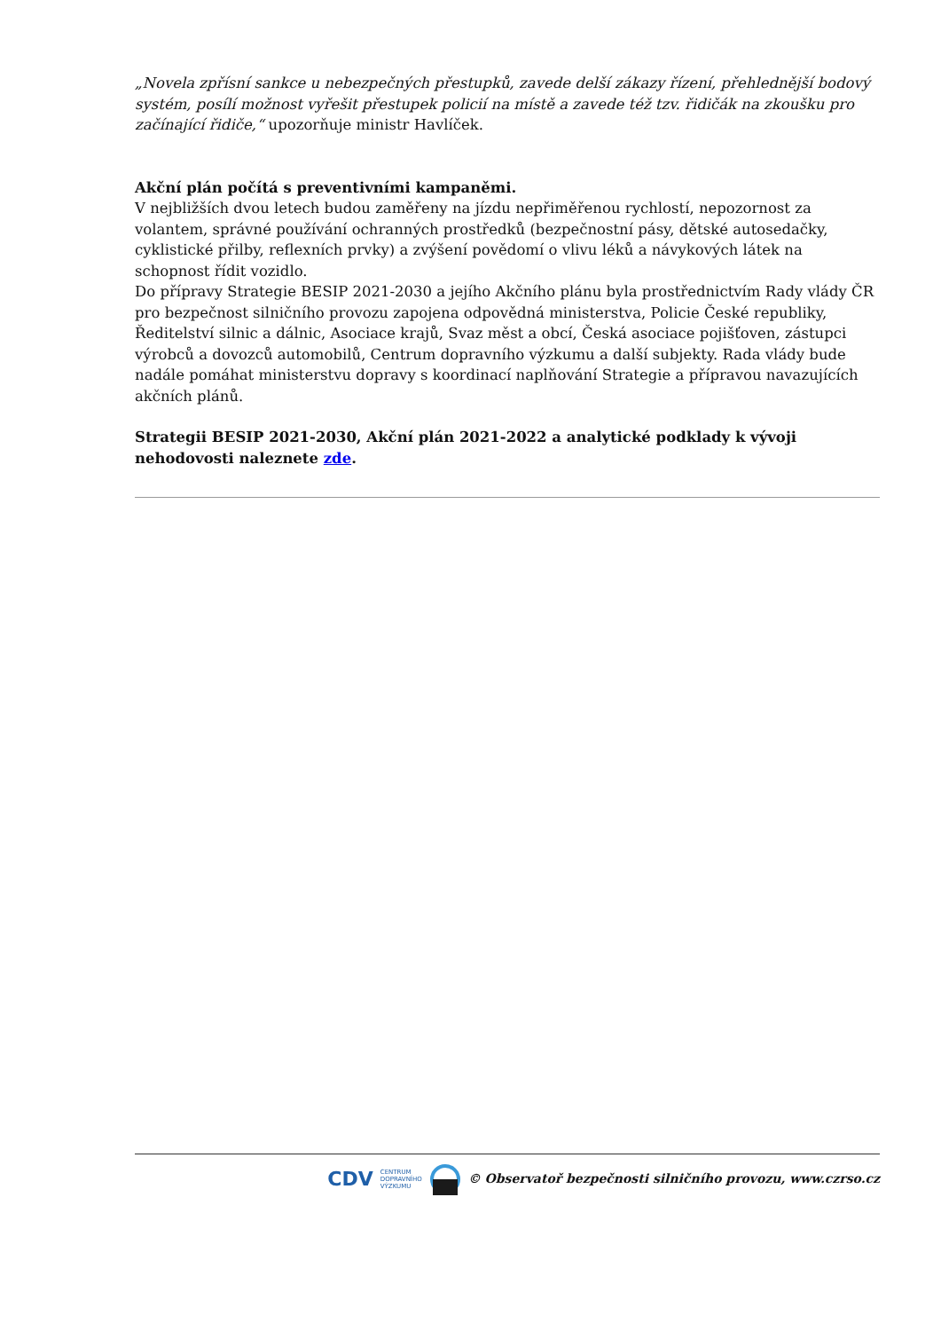„Novela zpřísní sankce u nebezpečných přestupků, zavede delší zákazy řízení, přehlednější bodový systém, posílí možnost vyřešit přestupek policií na místě a zavede též tzv. řidičák na zkoušku pro začínající řidiče,“ upozorňuje ministr Havlíček.
Akční plán počítá s preventivními kampaněmi.
V nejbližších dvou letech budou zaměřeny na jízdu nepřiměřenou rychlostí, nepozornost za volantem, správné používání ochranných prostředků (bezpečnostní pásy, dětské autosedačky, cyklistické přilby, reflexních prvky) a zvýšení povědomí o vlivu léků a návykových látek na schopnost řídit vozidlo.
Do přípravy Strategie BESIP 2021-2030 a jejího Akčního plánu byla prostřednictvím Rady vlády ČR pro bezpečnost silničního provozu zapojena odpovědná ministerstva, Policie České republiky, Ředitelství silnic a dálnic, Asociace krajů, Svaz měst a obcí, Česká asociace pojišťoven, zástupci výrobců a dovozců automobilů, Centrum dopravního výzkumu a další subjekty. Rada vlády bude nadále pomáhat ministerstvu dopravy s koordinací naplňování Strategie a přípravou navazujících akčních plánů.
Strategii BESIP 2021-2030, Akční plán 2021-2022 a analytické podklady k vývoji nehodovosti naleznete zde.
CDV CENTRUM
DOPRAVNÍHO
VÝZKUMU © Observatoř bezpečnosti silničního provozu, www.czrso.cz